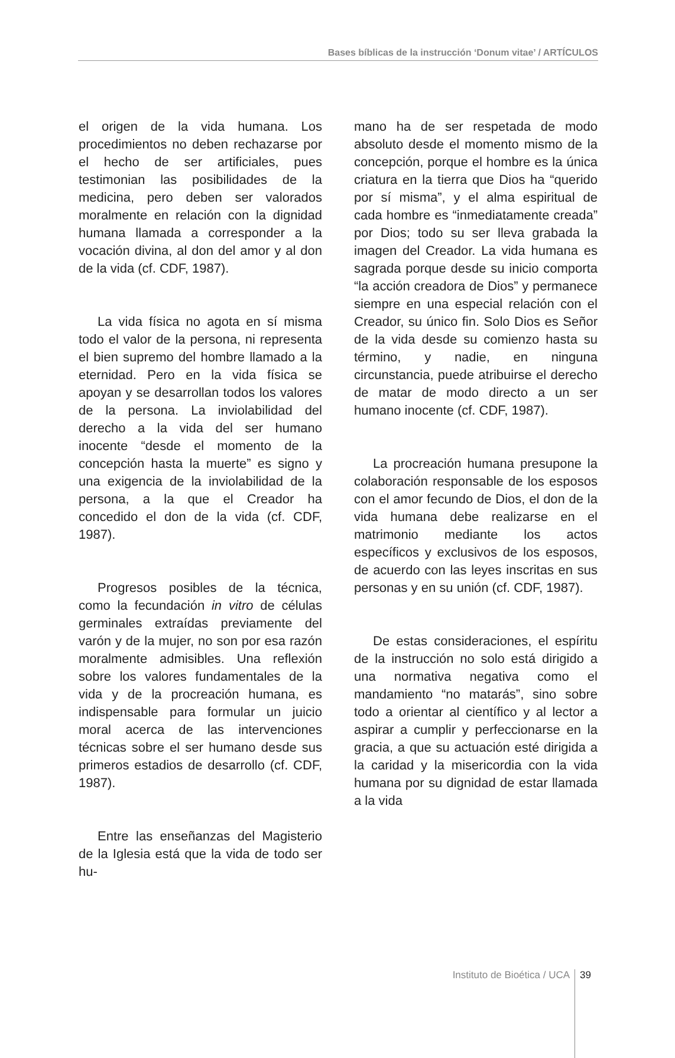Bases bíblicas de la instrucción ‘Donum vitae’ / ARTÍCULOS
el origen de la vida humana. Los procedimientos no deben rechazarse por el hecho de ser artificiales, pues testimonian las posibilidades de la medicina, pero deben ser valorados moralmente en relación con la dignidad humana llamada a corresponder a la vocación divina, al don del amor y al don de la vida (cf. CDF, 1987).
La vida física no agota en sí misma todo el valor de la persona, ni representa el bien supremo del hombre llamado a la eternidad. Pero en la vida física se apoyan y se desarrollan todos los valores de la persona. La inviolabilidad del derecho a la vida del ser humano inocente “desde el momento de la concepción hasta la muerte” es signo y una exigencia de la inviolabilidad de la persona, a la que el Creador ha concedido el don de la vida (cf. CDF, 1987).
Progresos posibles de la técnica, como la fecundación in vitro de células germinales extraídas previamente del varón y de la mujer, no son por esa razón moralmente admisibles. Una reflexión sobre los valores fundamentales de la vida y de la procreación humana, es indispensable para formular un juicio moral acerca de las intervenciones técnicas sobre el ser humano desde sus primeros estadios de desarrollo (cf. CDF, 1987).
Entre las enseñanzas del Magisterio de la Iglesia está que la vida de todo ser hu-
mano ha de ser respetada de modo absoluto desde el momento mismo de la concepción, porque el hombre es la única criatura en la tierra que Dios ha “querido por sí misma”, y el alma espiritual de cada hombre es “inmediatamente creada” por Dios; todo su ser lleva grabada la imagen del Creador. La vida humana es sagrada porque desde su inicio comporta “la acción creadora de Dios” y permanece siempre en una especial relación con el Creador, su único fin. Solo Dios es Señor de la vida desde su comienzo hasta su término, y nadie, en ninguna circunstancia, puede atribuirse el derecho de matar de modo directo a un ser humano inocente (cf. CDF, 1987).
La procreación humana presupone la colaboración responsable de los esposos con el amor fecundo de Dios, el don de la vida humana debe realizarse en el matrimonio mediante los actos específicos y exclusivos de los esposos, de acuerdo con las leyes inscritas en sus personas y en su unión (cf. CDF, 1987).
De estas consideraciones, el espíritu de la instrucción no solo está dirigido a una normativa negativa como el mandamiento “no matarás”, sino sobre todo a orientar al científico y al lector a aspirar a cumplir y perfeccionarse en la gracia, a que su actuación esté dirigida a la caridad y la misericordia con la vida humana por su dignidad de estar llamada a la vida
Instituto de Bioética / UCA 39